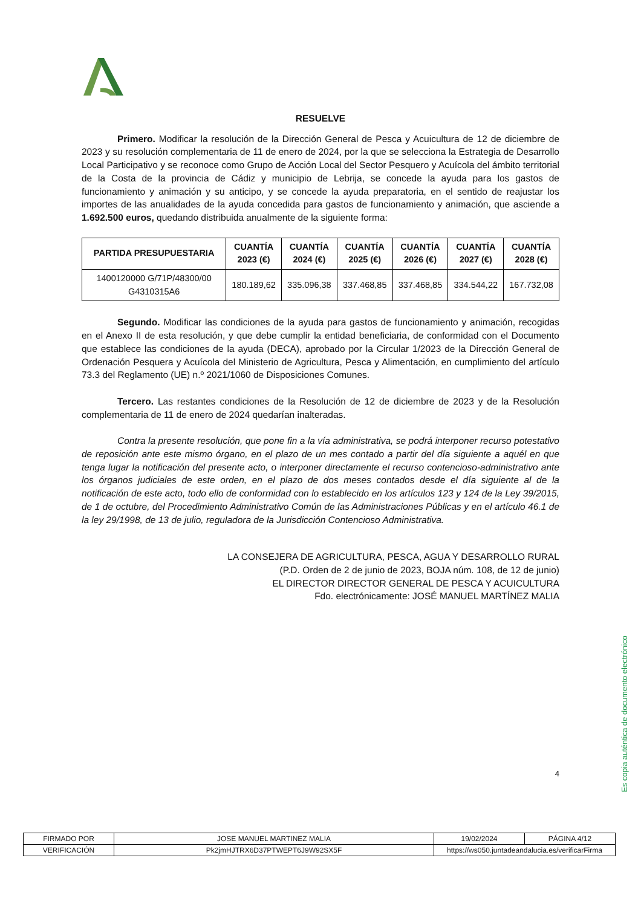RESUELVE
Primero. Modificar la resolución de la Dirección General de Pesca y Acuicultura de 12 de diciembre de 2023 y su resolución complementaria de 11 de enero de 2024, por la que se selecciona la Estrategia de Desarrollo Local Participativo y se reconoce como Grupo de Acción Local del Sector Pesquero y Acuícola del ámbito territorial de la Costa de la provincia de Cádiz y municipio de Lebrija, se concede la ayuda para los gastos de funcionamiento y animación y su anticipo, y se concede la ayuda preparatoria, en el sentido de reajustar los importes de las anualidades de la ayuda concedida para gastos de funcionamiento y animación, que asciende a 1.692.500 euros, quedando distribuida anualmente de la siguiente forma:
| PARTIDA PRESUPUESTARIA | CUANTÍA 2023 (€) | CUANTÍA 2024 (€) | CUANTÍA 2025 (€) | CUANTÍA 2026 (€) | CUANTÍA 2027 (€) | CUANTÍA 2028 (€) |
| --- | --- | --- | --- | --- | --- | --- |
| 1400120000 G/71P/48300/00 G4310315A6 | 180.189,62 | 335.096,38 | 337.468,85 | 337.468,85 | 334.544,22 | 167.732,08 |
Segundo. Modificar las condiciones de la ayuda para gastos de funcionamiento y animación, recogidas en el Anexo II de esta resolución, y que debe cumplir la entidad beneficiaria, de conformidad con el Documento que establece las condiciones de la ayuda (DECA), aprobado por la Circular 1/2023 de la Dirección General de Ordenación Pesquera y Acuícola del Ministerio de Agricultura, Pesca y Alimentación, en cumplimiento del artículo 73.3 del Reglamento (UE) n.º 2021/1060 de Disposiciones Comunes.
Tercero. Las restantes condiciones de la Resolución de 12 de diciembre de 2023 y de la Resolución complementaria de 11 de enero de 2024 quedarían inalteradas.
Contra la presente resolución, que pone fin a la vía administrativa, se podrá interponer recurso potestativo de reposición ante este mismo órgano, en el plazo de un mes contado a partir del día siguiente a aquél en que tenga lugar la notificación del presente acto, o interponer directamente el recurso contencioso-administrativo ante los órganos judiciales de este orden, en el plazo de dos meses contados desde el día siguiente al de la notificación de este acto, todo ello de conformidad con lo establecido en los artículos 123 y 124 de la Ley 39/2015, de 1 de octubre, del Procedimiento Administrativo Común de las Administraciones Públicas y en el artículo 46.1 de la ley 29/1998, de 13 de julio, reguladora de la Jurisdicción Contencioso Administrativa.
LA CONSEJERA DE AGRICULTURA, PESCA, AGUA Y DESARROLLO RURAL
(P.D. Orden de 2 de junio de 2023, BOJA núm. 108, de 12 de junio)
EL DIRECTOR DIRECTOR GENERAL DE PESCA Y ACUICULTURA
Fdo. electrónicamente: JOSÉ MANUEL MARTÍNEZ MALIA
4
Es copia auténtica de documento electrónico
| FIRMADO POR | JOSE MANUEL MARTINEZ MALIA | | 19/02/2024 | PÁGINA 4/12 |
| VERIFICACIÓN | Pk2jmHJTRX6D37PTWEPT6J9W92SX5F | https://ws050.juntadeandalucia.es/verificarFirma | | |